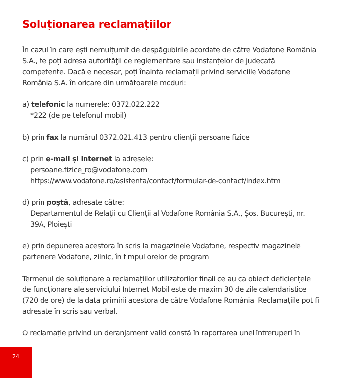Soluționarea reclamațiilor
În cazul în care ești nemulțumit de despăgubirile acordate de către Vodafone România S.A., te poți adresa autorităţii de reglementare sau instanțelor de judecată competente. Dacă e necesar, poți înainta reclamații privind serviciile Vodafone România S.A. în oricare din următoarele moduri:
a) telefonic la numerele: 0372.022.222
*222 (de pe telefonul mobil)
b) prin fax la numărul 0372.021.413 pentru clienții persoane fizice
c) prin e-mail și internet la adresele:
persoane.fizice_ro@vodafone.com
https://www.vodafone.ro/asistenta/contact/formular-de-contact/index.htm
d) prin poștă, adresate către:
Departamentul de Relații cu Clienții al Vodafone România S.A., Șos. București, nr. 39A, Ploiești
e) prin depunerea acestora în scris la magazinele Vodafone, respectiv magazinele partenere Vodafone, zilnic, în timpul orelor de program
Termenul de soluționare a reclamațiilor utilizatorilor finali ce au ca obiect deficiențele de funcționare ale serviciului Internet Mobil este de maxim 30 de zile calendaristice (720 de ore) de la data primirii acestora de către Vodafone România. Reclamațiile pot fi adresate în scris sau verbal.
O reclamație privind un deranjament valid constă în raportarea unei întreruperi în
24